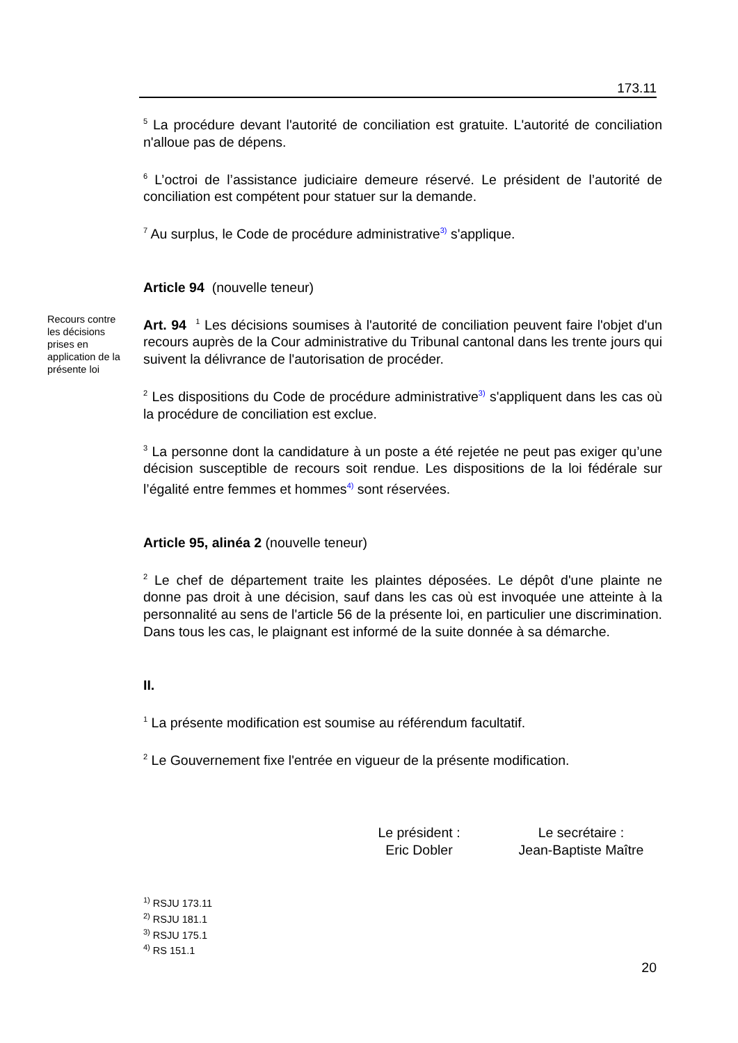173.11
<sup>5</sup> La procédure devant l'autorité de conciliation est gratuite. L'autorité de conciliation n'alloue pas de dépens.
<sup>6</sup> L’octroi de l’assistance judiciaire demeure réservé. Le président de l’autorité de conciliation est compétent pour statuer sur la demande.
<sup>7</sup> Au surplus, le Code de procédure administrative<sup>3)</sup> s'applique.
Article 94 (nouvelle teneur)
Recours contre les décisions prises en application de la présente loi
Art. 94 <sup>1</sup> Les décisions soumises à l'autorité de conciliation peuvent faire l'objet d'un recours auprès de la Cour administrative du Tribunal cantonal dans les trente jours qui suivent la délivrance de l'autorisation de procéder.
<sup>2</sup> Les dispositions du Code de procédure administrative<sup>3)</sup> s'appliquent dans les cas où la procédure de conciliation est exclue.
<sup>3</sup> La personne dont la candidature à un poste a été rejetée ne peut pas exiger qu’une décision susceptible de recours soit rendue. Les dispositions de la loi fédérale sur l’égalité entre femmes et hommes<sup>4)</sup> sont réservées.
Article 95, alinéa 2 (nouvelle teneur)
<sup>2</sup> Le chef de département traite les plaintes déposées. Le dépôt d'une plainte ne donne pas droit à une décision, sauf dans les cas où est invoquée une atteinte à la personnalité au sens de l'article 56 de la présente loi, en particulier une discrimination. Dans tous les cas, le plaignant est informé de la suite donnée à sa démarche.
II.
<sup>1</sup> La présente modification est soumise au référendum facultatif.
<sup>2</sup> Le Gouvernement fixe l'entrée en vigueur de la présente modification.
Le président :
Eric Dobler
Le secrétaire :
Jean-Baptiste Maître
<sup>1)</sup> RSJU 173.11
<sup>2)</sup> RSJU 181.1
<sup>3)</sup> RSJU 175.1
<sup>4)</sup> RS 151.1
20